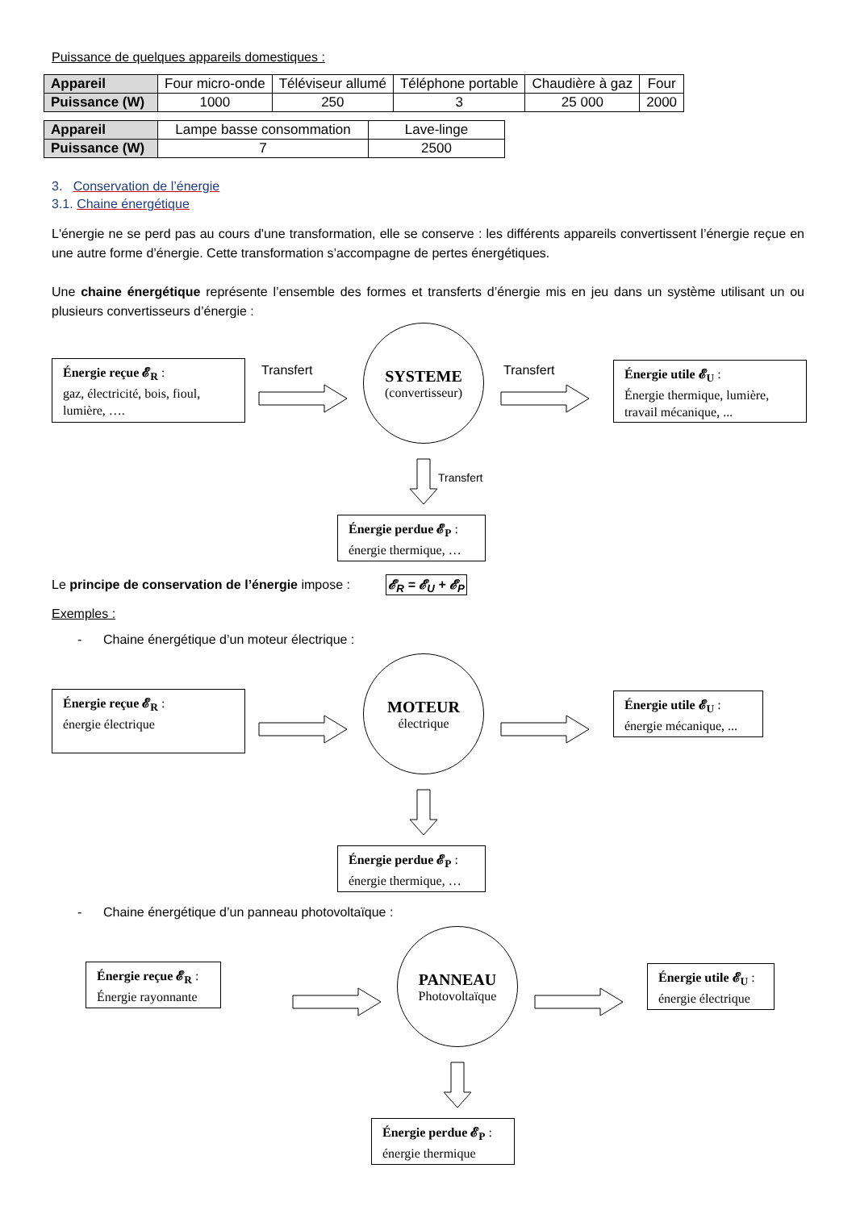Puissance de quelques appareils domestiques :
| Appareil | Four micro-onde | Téléviseur allumé | Téléphone portable | Chaudière à gaz | Four |
| Puissance (W) | 1000 | 250 | 3 | 25 000 | 2000 |
| Appareil | Lampe basse consommation | Lave-linge |
| Puissance (W) | 7 | 2500 |
3. Conservation de l’énergie
3.1. Chaine énergétique
L'énergie ne se perd pas au cours d'une transformation, elle se conserve : les différents appareils convertissent l’énergie reçue en une autre forme d’énergie. Cette transformation s’accompagne de pertes énergétiques.
Une chaine énergétique représente l’ensemble des formes et transferts d’énergie mis en jeu dans un système utilisant un ou plusieurs convertisseurs d’énergie :
Énergie reçue 𝓔<sub>R</sub> :
gaz, électricité, bois, fioul, lumière, ….
Transfert
SYSTEME
(convertisseur)
Transfert
Énergie utile 𝓔<sub>U</sub> :
Énergie thermique, lumière, travail mécanique, ...
Transfert
Énergie perdue 𝓔<sub>P</sub> :
énergie thermique, …
Le principe de conservation de l’énergie impose : 𝓔<sub>R</sub> = 𝓔<sub>U</sub> + 𝓔<sub>P</sub>
Exemples :
- Chaine énergétique d’un moteur électrique :
Énergie reçue 𝓔<sub>R</sub> :
énergie électrique
MOTEUR
électrique
Énergie utile 𝓔<sub>U</sub> :
énergie mécanique, ...
Énergie perdue 𝓔<sub>P</sub> :
énergie thermique, …
- Chaine énergétique d’un panneau photovoltaïque :
Énergie reçue 𝓔<sub>R</sub> :
Énergie rayonnante
PANNEAU
Photovoltaïque
Énergie utile 𝓔<sub>U</sub> :
énergie électrique
Énergie perdue 𝓔<sub>P</sub> :
énergie thermique